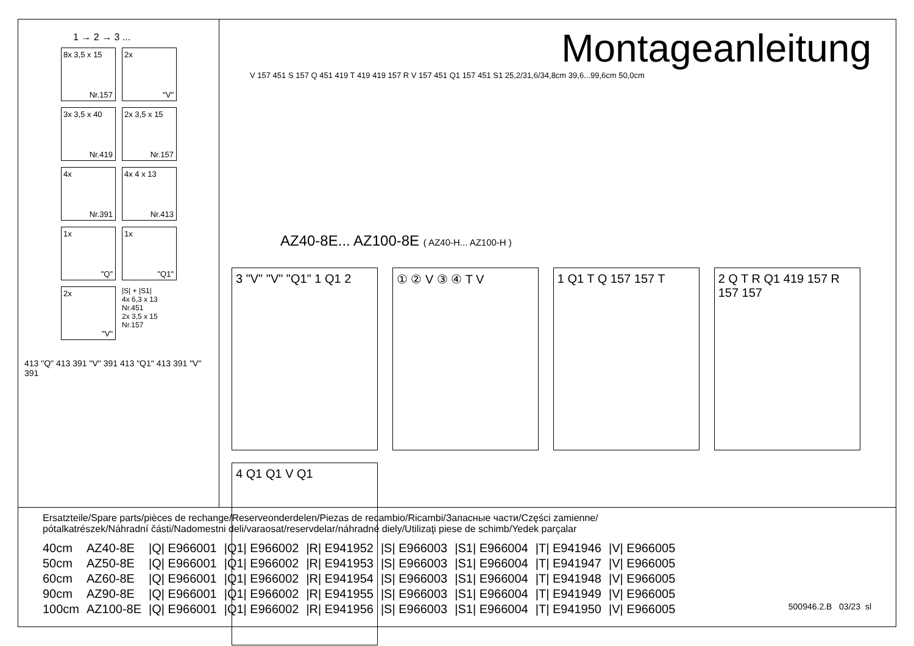1 → 2 → 3 ...
8x 3,5 x 15
Nr.157
2x
"V"
3x 3,5 x 40
Nr.419
2x 3,5 x 15
Nr.157
4x
Nr.391
4x 4 x 13
Nr.413
1x
"Q"
1x
"Q1"
2x
"V"
|S| + |S1|
4x 6,3 x 13 Nr.451
2x 3,5 x 15 Nr.157
413 "Q" 413 391 "V" 391 413 "Q1" 413 391 "V" 391
Montageanleitung
V 157 451 S 157 Q 451 419 T 419 419 157 R V 157 451 Q1 157 451 S1 25,2/31,6/34,8cm 39,6...99,6cm 50,0cm
AZ40-8E... AZ100-8E ( AZ40-H... AZ100-H )
3 "V" "V" "Q1" 1 Q1 2 ① ② V ③ ④ T V 1 Q1 T Q 157 157 T 2 Q T R Q1 419 157 R 157 157 4 Q1 Q1 V Q1
Ersatzteile/Spare parts/pièces de rechange/Reserveonderdelen/Piezas de recambio/Ricambi/Запасные части/Części zamienne/
pótalkatrészek/Náhradní části/Nadomestni deli/varaosat/reservdelar/náhradné diely/Utilizaţi piese de schimb/Yedek parçalar
| 40cm | AZ40-8E | /Q/ E966001 | /Q1/ E966002 | /R/ E941952 | /S/ E966003 | /S1/ E966004 | /T/ E941946 | /V/ E966005 |
| 50cm | AZ50-8E | /Q/ E966001 | /Q1/ E966002 | /R/ E941953 | /S/ E966003 | /S1/ E966004 | /T/ E941947 | /V/ E966005 |
| 60cm | AZ60-8E | /Q/ E966001 | /Q1/ E966002 | /R/ E941954 | /S/ E966003 | /S1/ E966004 | /T/ E941948 | /V/ E966005 |
| 90cm | AZ90-8E | /Q/ E966001 | /Q1/ E966002 | /R/ E941955 | /S/ E966003 | /S1/ E966004 | /T/ E941949 | /V/ E966005 |
| 100cm | AZ100-8E | /Q/ E966001 | /Q1/ E966002 | /R/ E941956 | /S/ E966003 | /S1/ E966004 | /T/ E941950 | /V/ E966005 |
500946.2.B 03/23 sl